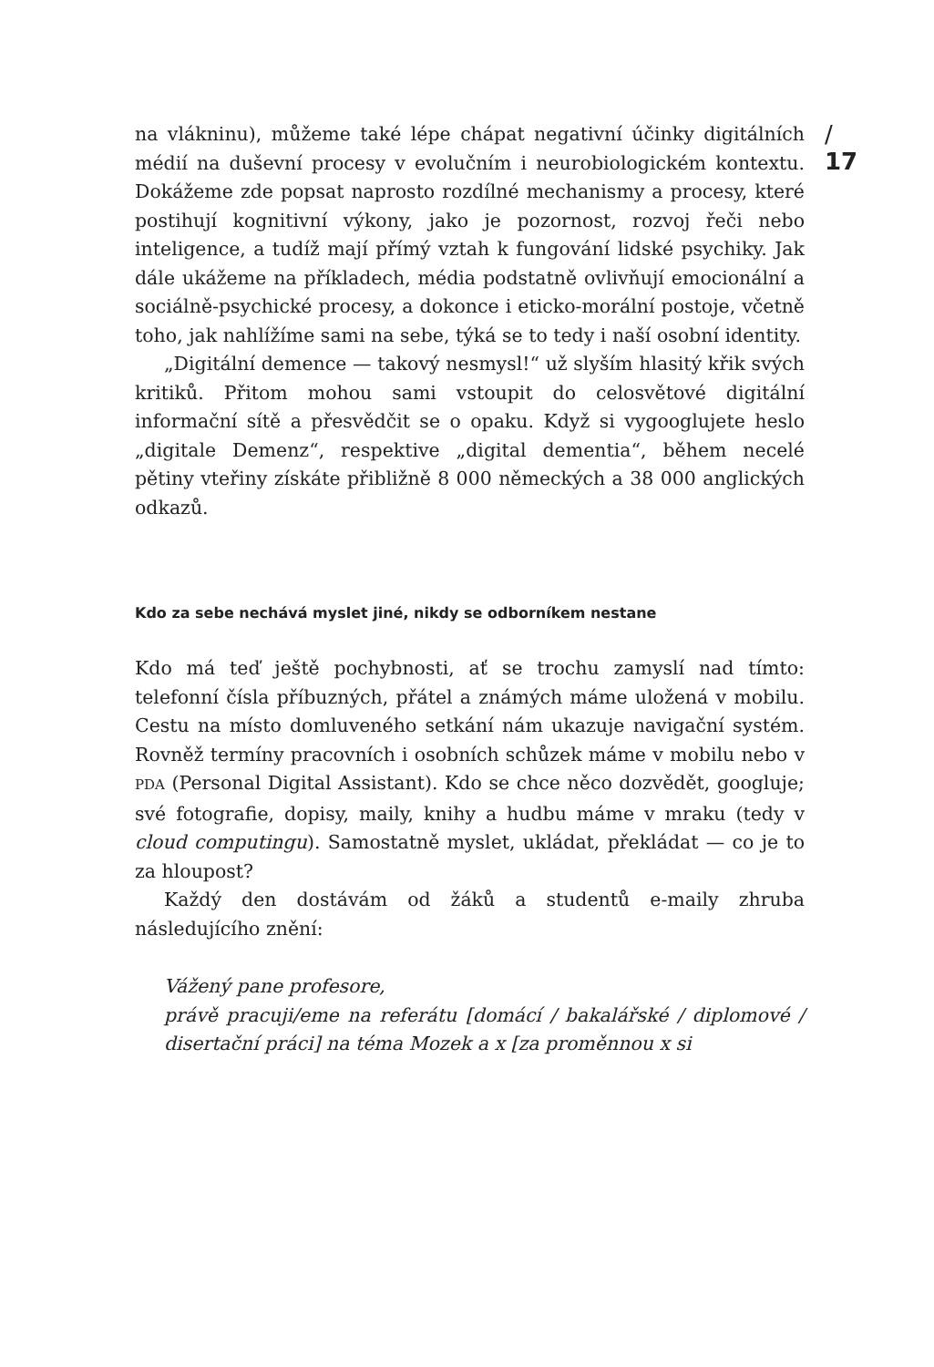/ 17
na vlákninu), můžeme také lépe chápat negativní účinky digitálních médií na duševní procesy v evolučním i neurobiologickém kontextu. Dokážeme zde popsat naprosto rozdílné mechanismy a procesy, které postihují kognitivní výkony, jako je pozornost, rozvoj řeči nebo inteligence, a tudíž mají přímý vztah k fungování lidské psychiky. Jak dále ukážeme na příkladech, média podstatně ovlivňují emocionální a sociálně-psychické procesy, a dokonce i eticko-morální postoje, včetně toho, jak nahlížíme sami na sebe, týká se to tedy i naší osobní identity.
„Digitální demence — takový nesmysl!“ už slyším hlasitý křik svých kritiků. Přitom mohou sami vstoupit do celosvětové digitální informační sítě a přesvědčit se o opaku. Když si vygooglujete heslo „digitale Demenz“, respektive „digital dementia“, během necelé pětiny vteřiny získáte přibližně 8 000 německých a 38 000 anglických odkazů.
Kdo za sebe nechává myslet jiné, nikdy se odborníkem nestane
Kdo má teď ještě pochybnosti, ať se trochu zamyslí nad tímto: telefonní čísla příbuzných, přátel a známých máme uložená v mobilu. Cestu na místo domluveného setkání nám ukazuje navigační systém. Rovněž termíny pracovních i osobních schůzek máme v mobilu nebo v PDA (Personal Digital Assistant). Kdo se chce něco dozvědět, googluje; své fotografie, dopisy, maily, knihy a hudbu máme v mraku (tedy v cloud computingu). Samostatně myslet, ukládat, překládat — co je to za hloupost?
Každý den dostávám od žáků a studentů e-maily zhruba následujícího znění:
Vážený pane profesore,
právě pracuji/eme na referátu [domácí / bakalářské / diplomové / disertační práci] na téma Mozek a x [za proměnnou x si